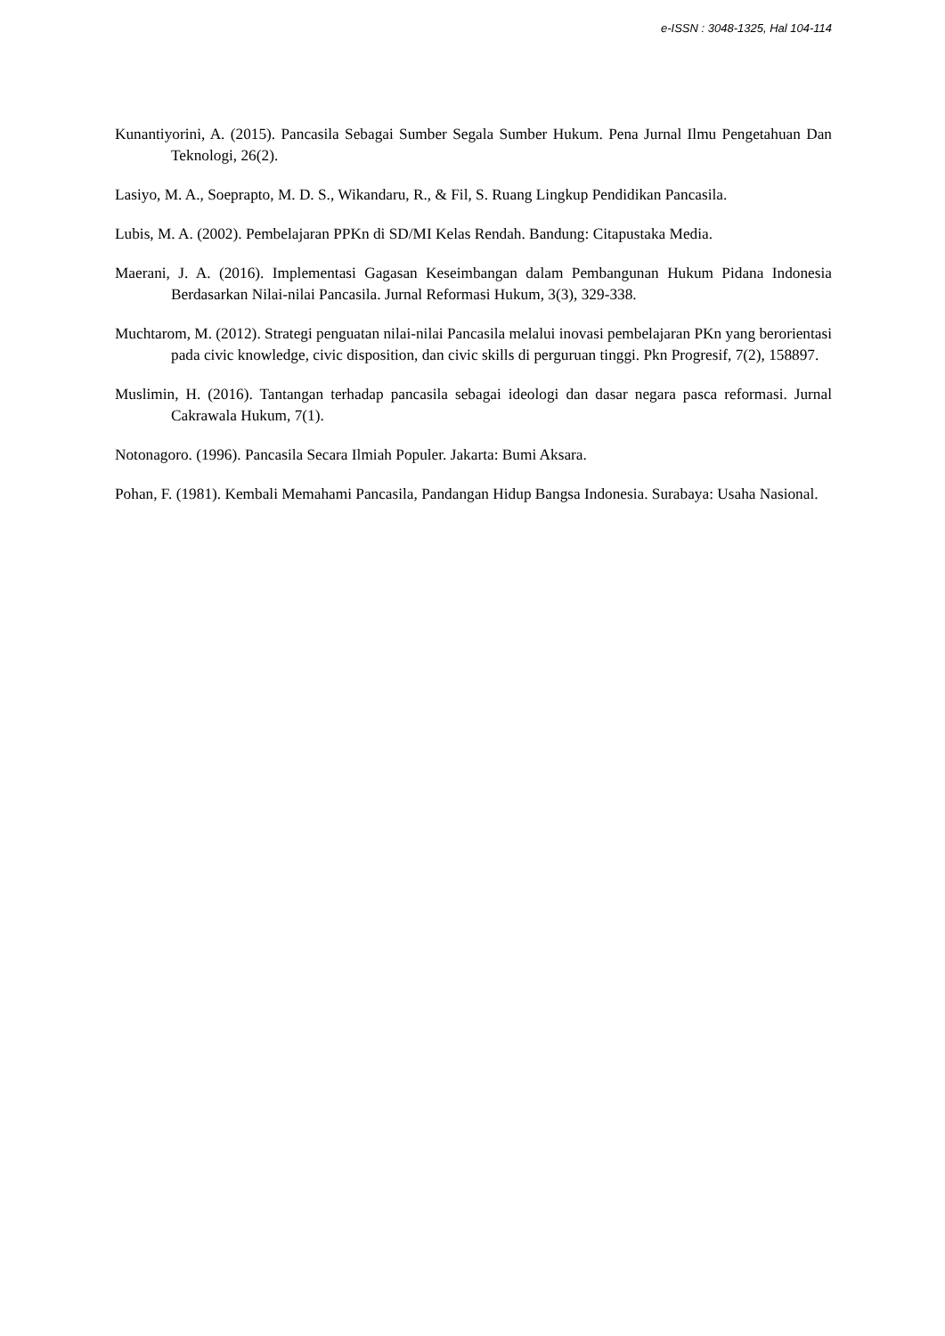e-ISSN : 3048-1325, Hal 104-114
Kunantiyorini, A. (2015). Pancasila Sebagai Sumber Segala Sumber Hukum. Pena Jurnal Ilmu Pengetahuan Dan Teknologi, 26(2).
Lasiyo, M. A., Soeprapto, M. D. S., Wikandaru, R., & Fil, S. Ruang Lingkup Pendidikan Pancasila.
Lubis, M. A. (2002). Pembelajaran PPKn di SD/MI Kelas Rendah. Bandung: Citapustaka Media.
Maerani, J. A. (2016). Implementasi Gagasan Keseimbangan dalam Pembangunan Hukum Pidana Indonesia Berdasarkan Nilai-nilai Pancasila. Jurnal Reformasi Hukum, 3(3), 329-338.
Muchtarom, M. (2012). Strategi penguatan nilai-nilai Pancasila melalui inovasi pembelajaran PKn yang berorientasi pada civic knowledge, civic disposition, dan civic skills di perguruan tinggi. Pkn Progresif, 7(2), 158897.
Muslimin, H. (2016). Tantangan terhadap pancasila sebagai ideologi dan dasar negara pasca reformasi. Jurnal Cakrawala Hukum, 7(1).
Notonagoro. (1996). Pancasila Secara Ilmiah Populer. Jakarta: Bumi Aksara.
Pohan, F. (1981). Kembali Memahami Pancasila, Pandangan Hidup Bangsa Indonesia. Surabaya: Usaha Nasional.